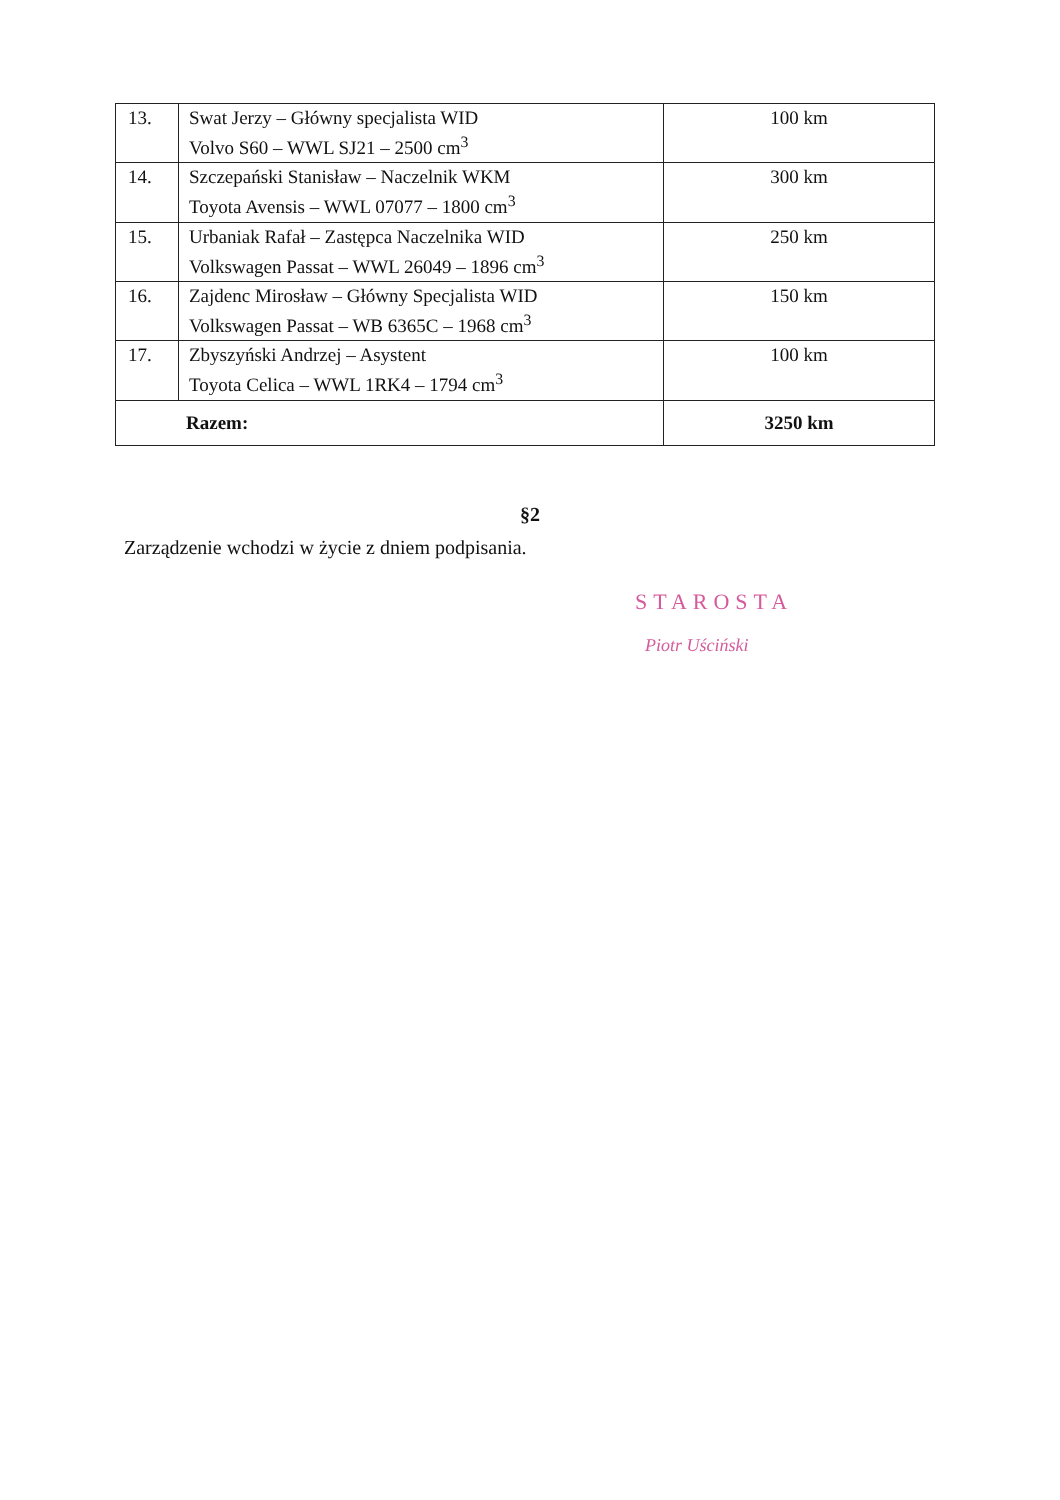| 13. | Swat Jerzy – Główny specjalista WID Volvo S60 – WWL SJ21 – 2500 cm<sup>3</sup> | 100 km |
| 14. | Szczepański Stanisław – Naczelnik WKM Toyota Avensis – WWL 07077 – 1800 cm<sup>3</sup> | 300 km |
| 15. | Urbaniak Rafał – Zastępca Naczelnika WID Volkswagen Passat – WWL 26049 – 1896 cm<sup>3</sup> | 250 km |
| 16. | Zajdenc Mirosław – Główny Specjalista WID Volkswagen Passat – WB 6365C – 1968 cm<sup>3</sup> | 150 km |
| 17. | Zbyszyński Andrzej – Asystent Toyota Celica – WWL 1RK4 – 1794 cm<sup>3</sup> | 100 km |
| Razem: | | 3250 km |
§2
Zarządzenie wchodzi w życie z dniem podpisania.
STAROSTA
Piotr Uściński